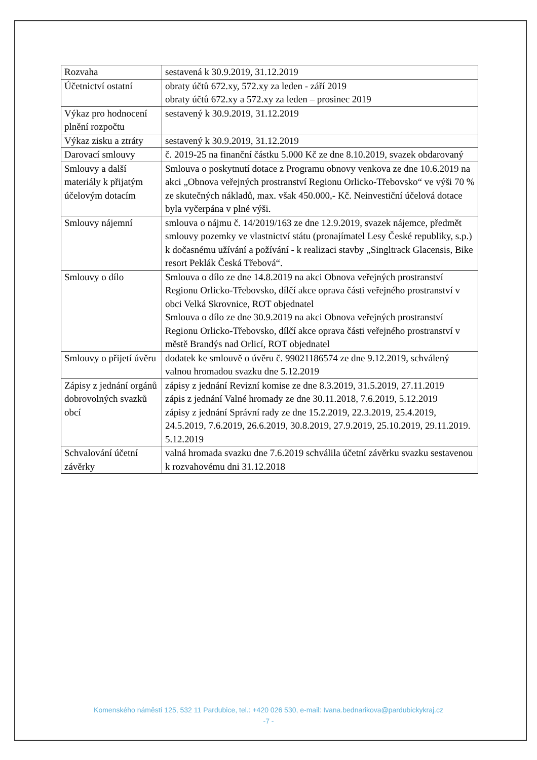| Rozvaha | sestavená k 30.9.2019, 31.12.2019 |
| Účetnictví ostatní | obraty účtů 672.xy, 572.xy za leden - září 2019 obraty účtů 672.xy a 572.xy za leden – prosinec 2019 |
| Výkaz pro hodnocení plnění rozpočtu | sestavený k 30.9.2019, 31.12.2019 |
| Výkaz zisku a ztráty | sestavený k 30.9.2019, 31.12.2019 |
| Darovací smlouvy | č. 2019-25 na finanční částku 5.000 Kč ze dne 8.10.2019, svazek obdarovaný |
| Smlouvy a další materiály k přijatým účelovým dotacím | Smlouva o poskytnutí dotace z Programu obnovy venkova ze dne 10.6.2019 na akci „Obnova veřejných prostranství Regionu Orlicko-Třebovsko“ ve výši 70 % ze skutečných nákladů, max. však 450.000,- Kč. Neinvestiční účelová dotace byla vyčerpána v plné výši. |
| Smlouvy nájemní | smlouva o nájmu č. 14/2019/163 ze dne 12.9.2019, svazek nájemce, předmět smlouvy pozemky ve vlastnictví státu (pronajímatel Lesy České republiky, s.p.) k dočasnému užívání a požívání - k realizaci stavby „Singltrack Glacensis, Bike resort Peklák Česká Třebová“. |
| Smlouvy o dílo | Smlouva o dílo ze dne 14.8.2019 na akci Obnova veřejných prostranství Regionu Orlicko-Třebovsko, dílčí akce oprava části veřejného prostranství v obci Velká Skrovnice, ROT objednatel Smlouva o dílo ze dne 30.9.2019 na akci Obnova veřejných prostranství Regionu Orlicko-Třebovsko, dílčí akce oprava části veřejného prostranství v městě Brandýs nad Orlicí, ROT objednatel |
| Smlouvy o přijetí úvěru | dodatek ke smlouvě o úvěru č. 99021186574 ze dne 9.12.2019, schválený valnou hromadou svazku dne 5.12.2019 |
| Zápisy z jednání orgánů dobrovolných svazků obcí | zápisy z jednání Revizní komise ze dne 8.3.2019, 31.5.2019, 27.11.2019 zápis z jednání Valné hromady ze dne 30.11.2018, 7.6.2019, 5.12.2019 zápisy z jednání Správní rady ze dne 15.2.2019, 22.3.2019, 25.4.2019, 24.5.2019, 7.6.2019, 26.6.2019, 30.8.2019, 27.9.2019, 25.10.2019, 29.11.2019. 5.12.2019 |
| Schvalování účetní závěrky | valná hromada svazku dne 7.6.2019 schválila účetní závěrku svazku sestavenou k rozvahovému dni 31.12.2018 |
Komenského náměstí 125, 532 11 Pardubice, tel.: +420 026 530, e-mail: Ivana.bednarikova@pardubickykraj.cz
-7 -